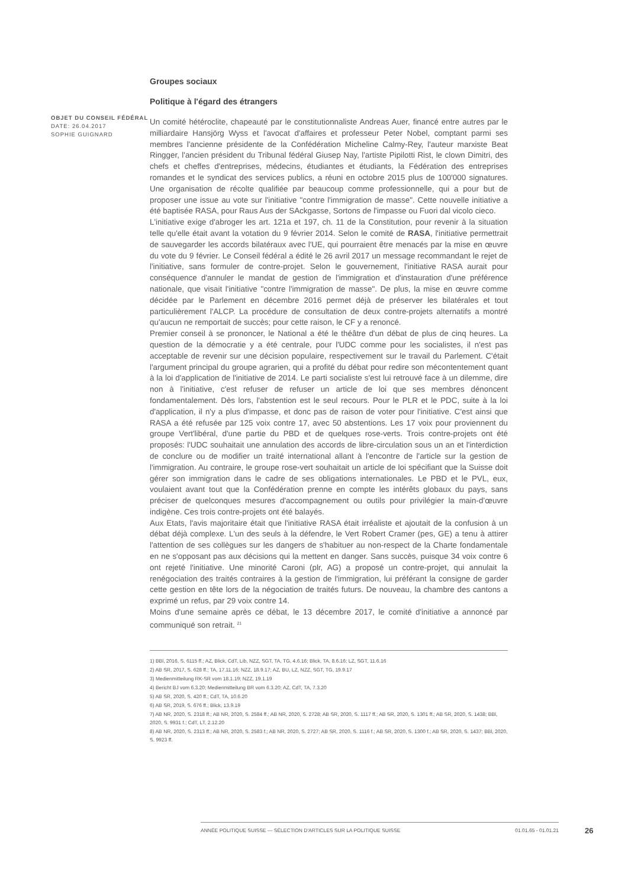OBJET DU CONSEIL FÉDÉRAL
DATE: 26.04.2017
SOPHIE GUIGNARD
Groupes sociaux
Politique à l'égard des étrangers
Un comité hétéroclite, chapeauté par le constitutionnaliste Andreas Auer, financé entre autres par le milliardaire Hansjörg Wyss et l'avocat d'affaires et professeur Peter Nobel, comptant parmi ses membres l'ancienne présidente de la Confédération Micheline Calmy-Rey, l'auteur marxiste Beat Ringger, l'ancien président du Tribunal fédéral Giusep Nay, l'artiste Pipilotti Rist, le clown Dimitri, des chefs et cheffes d'entreprises, médecins, étudiantes et étudiants, la Fédération des entreprises romandes et le syndicat des services publics, a réuni en octobre 2015 plus de 100'000 signatures. Une organisation de récolte qualifiée par beaucoup comme professionnelle, qui a pour but de proposer une issue au vote sur l'initiative "contre l'immigration de masse". Cette nouvelle initiative a été baptisée RASA, pour Raus Aus der SAckgasse, Sortons de l'impasse ou Fuori dal vicolo cieco.
L'initiative exige d'abroger les art. 121a et 197, ch. 11 de la Constitution, pour revenir à la situation telle qu'elle était avant la votation du 9 février 2014. Selon le comité de RASA, l'initiative permettrait de sauvegarder les accords bilatéraux avec l'UE, qui pourraient être menacés par la mise en œuvre du vote du 9 février. Le Conseil fédéral a édité le 26 avril 2017 un message recommandant le rejet de l'initiative, sans formuler de contre-projet. Selon le gouvernement, l'initiative RASA aurait pour conséquence d'annuler le mandat de gestion de l'immigration et d'instauration d'une préférence nationale, que visait l'initiative "contre l'immigration de masse". De plus, la mise en œuvre comme décidée par le Parlement en décembre 2016 permet déjà de préserver les bilatérales et tout particulièrement l'ALCP. La procédure de consultation de deux contre-projets alternatifs a montré qu'aucun ne remportait de succès; pour cette raison, le CF y a renoncé.
Premier conseil à se prononcer, le National a été le théâtre d'un débat de plus de cinq heures. La question de la démocratie y a été centrale, pour l'UDC comme pour les socialistes, il n'est pas acceptable de revenir sur une décision populaire, respectivement sur le travail du Parlement. C'était l'argument principal du groupe agrarien, qui a profité du débat pour redire son mécontentement quant à la loi d'application de l'initiative de 2014. Le parti socialiste s'est lui retrouvé face à un dilemme, dire non à l'initiative, c'est refuser de refuser un article de loi que ses membres dénoncent fondamentalement. Dès lors, l'abstention est le seul recours. Pour le PLR et le PDC, suite à la loi d'application, il n'y a plus d'impasse, et donc pas de raison de voter pour l'initiative. C'est ainsi que RASA a été refusée par 125 voix contre 17, avec 50 abstentions. Les 17 voix pour proviennent du groupe Vert'libéral, d'une partie du PBD et de quelques rose-verts. Trois contre-projets ont été proposés: l'UDC souhaitait une annulation des accords de libre-circulation sous un an et l'interdiction de conclure ou de modifier un traité international allant à l'encontre de l'article sur la gestion de l'immigration. Au contraire, le groupe rose-vert souhaitait un article de loi spécifiant que la Suisse doit gérer son immigration dans le cadre de ses obligations internationales. Le PBD et le PVL, eux, voulaient avant tout que la Confédération prenne en compte les intérêts globaux du pays, sans préciser de quelconques mesures d'accompagnement ou outils pour privilégier la main-d’œuvre indigène. Ces trois contre-projets ont été balayés.
Aux Etats, l'avis majoritaire était que l'initiative RASA était irréaliste et ajoutait de la confusion à un débat déjà complexe. L'un des seuls à la défendre, le Vert Robert Cramer (pes, GE) a tenu à attirer l'attention de ses collègues sur les dangers de s'habituer au non-respect de la Charte fondamentale en ne s'opposant pas aux décisions qui la mettent en danger. Sans succès, puisque 34 voix contre 6 ont rejeté l'initiative. Une minorité Caroni (plr, AG) a proposé un contre-projet, qui annulait la renégociation des traités contraires à la gestion de l'immigration, lui préférant la consigne de garder cette gestion en tête lors de la négociation de traités futurs. De nouveau, la chambre des cantons a exprimé un refus, par 29 voix contre 14.
Moins d'une semaine après ce débat, le 13 décembre 2017, le comité d'initiative a annoncé par communiqué son retrait. <sup>21</sup>
1) BBl, 2016, S. 6115 ff.; AZ, Blick, CdT, Lib, NZZ, SGT, TA, TG, 4.6.16; Blick, TA, 8.6.16; LZ, SGT, 11.6.16
2) AB SR, 2017, S. 628 ff.; TA, 17.11.16; NZZ, 18.9.17; AZ, BU, LZ, NZZ, SGT, TG, 19.9.17
3) Medienmitteilung RK-SR vom 18.1.19; NZZ, 19.1.19
4) Bericht BJ vom 6.3.20; Medienmitteilung BR vom 6.3.20; AZ, CdT, TA, 7.3.20
5) AB SR, 2020, S. 420 ff.; CdT, TA, 10.6.20
6) AB SR, 2019, S. 676 ff.; Blick, 13.9.19
7) AB NR, 2020, S. 2318 ff.; AB NR, 2020, S. 2584 ff.; AB NR, 2020, S. 2728; AB SR, 2020, S. 1117 ff.; AB SR, 2020, S. 1301 ff.; AB SR, 2020, S. 1438; BBl, 2020, S. 9931 f.; CdT, LT, 2.12.20
8) AB NR, 2020, S. 2313 ff.; AB NR, 2020, S. 2583 f.; AB NR, 2020, S. 2727; AB SR, 2020, S. 1116 f.; AB SR, 2020, S. 1300 f.; AB SR, 2020, S. 1437; BBl, 2020, S. 9923 ff.
ANNÉE POLITIQUE SUISSE — SÉLECTION D'ARTICLES SUR LA POLITIQUE SUISSE 01.01.65 - 01.01.21
26